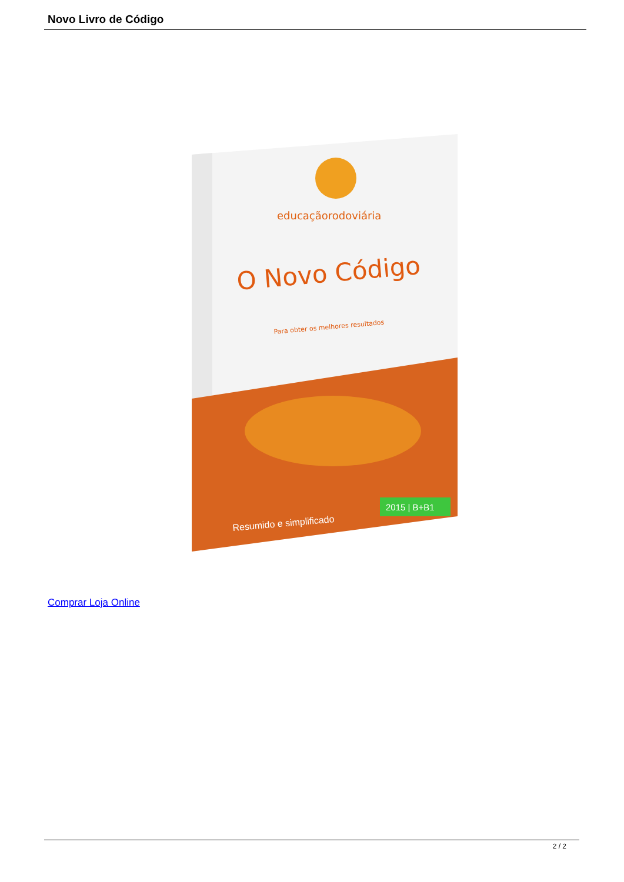Novo Livro de Código
educaçãorodoviária
O Novo Código
Para obter os melhores resultados
2015 | B+B1
Resumido e simplificado
Comprar Loja Online
2 / 2